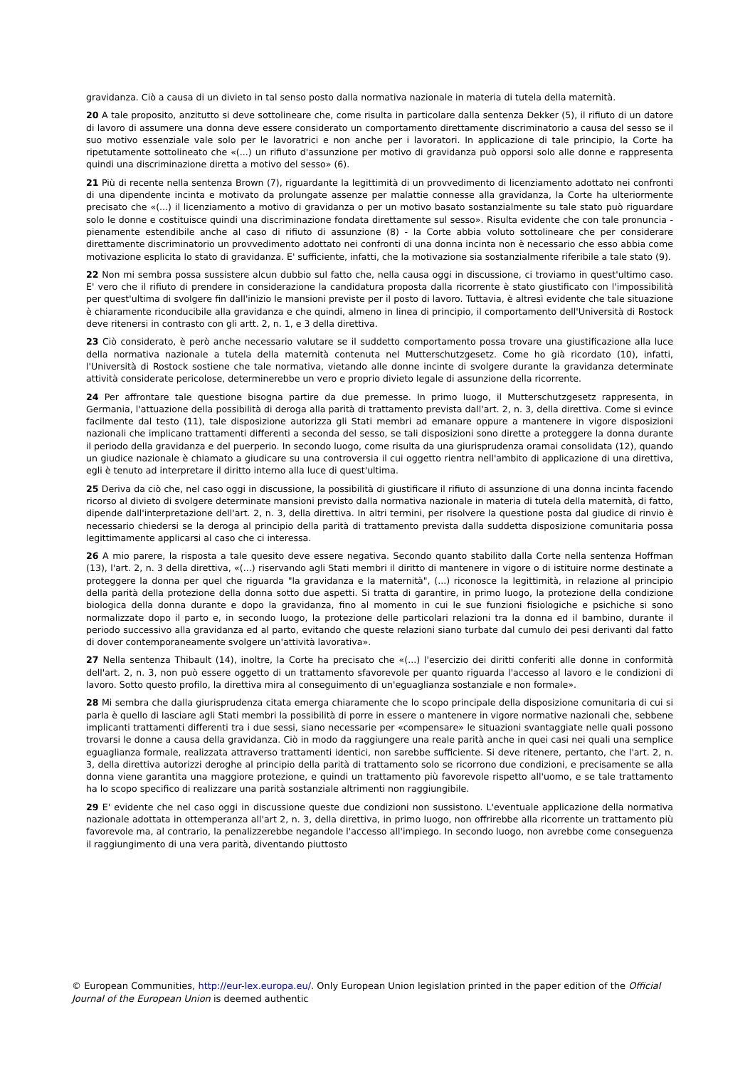gravidanza. Ciò a causa di un divieto in tal senso posto dalla normativa nazionale in materia di tutela della maternità.
20 A tale proposito, anzitutto si deve sottolineare che, come risulta in particolare dalla sentenza Dekker (5), il rifiuto di un datore di lavoro di assumere una donna deve essere considerato un comportamento direttamente discriminatorio a causa del sesso se il suo motivo essenziale vale solo per le lavoratrici e non anche per i lavoratori. In applicazione di tale principio, la Corte ha ripetutamente sottolineato che «(...) un rifiuto d'assunzione per motivo di gravidanza può opporsi solo alle donne e rappresenta quindi una discriminazione diretta a motivo del sesso» (6).
21 Più di recente nella sentenza Brown (7), riguardante la legittimità di un provvedimento di licenziamento adottato nei confronti di una dipendente incinta e motivato da prolungate assenze per malattie connesse alla gravidanza, la Corte ha ulteriormente precisato che «(...) il licenziamento a motivo di gravidanza o per un motivo basato sostanzialmente su tale stato può riguardare solo le donne e costituisce quindi una discriminazione fondata direttamente sul sesso». Risulta evidente che con tale pronuncia - pienamente estendibile anche al caso di rifiuto di assunzione (8) - la Corte abbia voluto sottolineare che per considerare direttamente discriminatorio un provvedimento adottato nei confronti di una donna incinta non è necessario che esso abbia come motivazione esplicita lo stato di gravidanza. E' sufficiente, infatti, che la motivazione sia sostanzialmente riferibile a tale stato (9).
22 Non mi sembra possa sussistere alcun dubbio sul fatto che, nella causa oggi in discussione, ci troviamo in quest'ultimo caso. E' vero che il rifiuto di prendere in considerazione la candidatura proposta dalla ricorrente è stato giustificato con l'impossibilità per quest'ultima di svolgere fin dall'inizio le mansioni previste per il posto di lavoro. Tuttavia, è altresì evidente che tale situazione è chiaramente riconducibile alla gravidanza e che quindi, almeno in linea di principio, il comportamento dell'Università di Rostock deve ritenersi in contrasto con gli artt. 2, n. 1, e 3 della direttiva.
23 Ciò considerato, è però anche necessario valutare se il suddetto comportamento possa trovare una giustificazione alla luce della normativa nazionale a tutela della maternità contenuta nel Mutterschutzgesetz. Come ho già ricordato (10), infatti, l'Università di Rostock sostiene che tale normativa, vietando alle donne incinte di svolgere durante la gravidanza determinate attività considerate pericolose, determinerebbe un vero e proprio divieto legale di assunzione della ricorrente.
24 Per affrontare tale questione bisogna partire da due premesse. In primo luogo, il Mutterschutzgesetz rappresenta, in Germania, l'attuazione della possibilità di deroga alla parità di trattamento prevista dall'art. 2, n. 3, della direttiva. Come si evince facilmente dal testo (11), tale disposizione autorizza gli Stati membri ad emanare oppure a mantenere in vigore disposizioni nazionali che implicano trattamenti differenti a seconda del sesso, se tali disposizioni sono dirette a proteggere la donna durante il periodo della gravidanza e del puerperio. In secondo luogo, come risulta da una giurisprudenza oramai consolidata (12), quando un giudice nazionale è chiamato a giudicare su una controversia il cui oggetto rientra nell'ambito di applicazione di una direttiva, egli è tenuto ad interpretare il diritto interno alla luce di quest'ultima.
25 Deriva da ciò che, nel caso oggi in discussione, la possibilità di giustificare il rifiuto di assunzione di una donna incinta facendo ricorso al divieto di svolgere determinate mansioni previsto dalla normativa nazionale in materia di tutela della maternità, di fatto, dipende dall'interpretazione dell'art. 2, n. 3, della direttiva. In altri termini, per risolvere la questione posta dal giudice di rinvio è necessario chiedersi se la deroga al principio della parità di trattamento prevista dalla suddetta disposizione comunitaria possa legittimamente applicarsi al caso che ci interessa.
26 A mio parere, la risposta a tale quesito deve essere negativa. Secondo quanto stabilito dalla Corte nella sentenza Hoffman (13), l'art. 2, n. 3 della direttiva, «(...) riservando agli Stati membri il diritto di mantenere in vigore o di istituire norme destinate a proteggere la donna per quel che riguarda "la gravidanza e la maternità", (...) riconosce la legittimità, in relazione al principio della parità della protezione della donna sotto due aspetti. Si tratta di garantire, in primo luogo, la protezione della condizione biologica della donna durante e dopo la gravidanza, fino al momento in cui le sue funzioni fisiologiche e psichiche si sono normalizzate dopo il parto e, in secondo luogo, la protezione delle particolari relazioni tra la donna ed il bambino, durante il periodo successivo alla gravidanza ed al parto, evitando che queste relazioni siano turbate dal cumulo dei pesi derivanti dal fatto di dover contemporaneamente svolgere un'attività lavorativa».
27 Nella sentenza Thibault (14), inoltre, la Corte ha precisato che «(...) l'esercizio dei diritti conferiti alle donne in conformità dell'art. 2, n. 3, non può essere oggetto di un trattamento sfavorevole per quanto riguarda l'accesso al lavoro e le condizioni di lavoro. Sotto questo profilo, la direttiva mira al conseguimento di un'eguaglianza sostanziale e non formale».
28 Mi sembra che dalla giurisprudenza citata emerga chiaramente che lo scopo principale della disposizione comunitaria di cui si parla è quello di lasciare agli Stati membri la possibilità di porre in essere o mantenere in vigore normative nazionali che, sebbene implicanti trattamenti differenti tra i due sessi, siano necessarie per «compensare» le situazioni svantaggiate nelle quali possono trovarsi le donne a causa della gravidanza. Ciò in modo da raggiungere una reale parità anche in quei casi nei quali una semplice eguaglianza formale, realizzata attraverso trattamenti identici, non sarebbe sufficiente. Si deve ritenere, pertanto, che l'art. 2, n. 3, della direttiva autorizzi deroghe al principio della parità di trattamento solo se ricorrono due condizioni, e precisamente se alla donna viene garantita una maggiore protezione, e quindi un trattamento più favorevole rispetto all'uomo, e se tale trattamento ha lo scopo specifico di realizzare una parità sostanziale altrimenti non raggiungibile.
29 E' evidente che nel caso oggi in discussione queste due condizioni non sussistono. L'eventuale applicazione della normativa nazionale adottata in ottemperanza all'art 2, n. 3, della direttiva, in primo luogo, non offrirebbe alla ricorrente un trattamento più favorevole ma, al contrario, la penalizzerebbe negandole l'accesso all'impiego. In secondo luogo, non avrebbe come conseguenza il raggiungimento di una vera parità, diventando piuttosto
© European Communities, http://eur-lex.europa.eu/. Only European Union legislation printed in the paper edition of the Official Journal of the European Union is deemed authentic